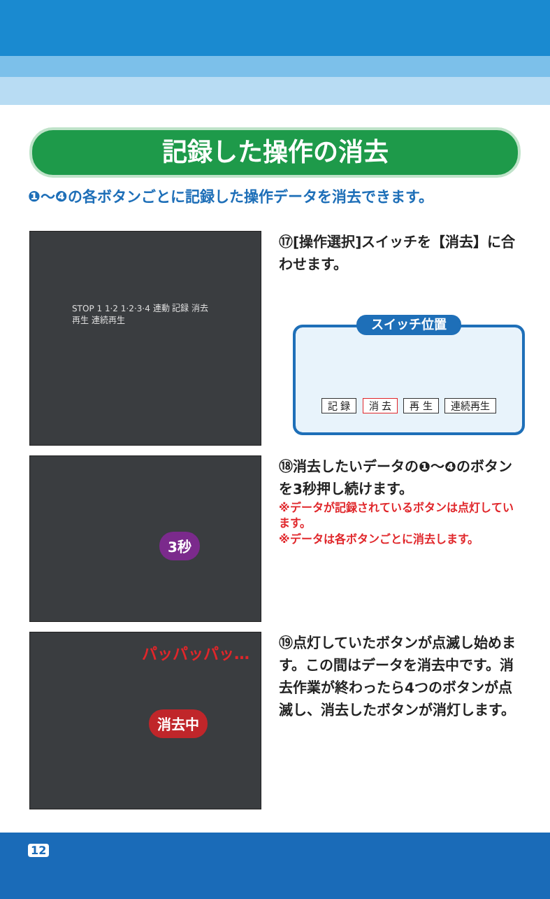記録した操作の消去
❶～❹の各ボタンごとに記録した操作データを消去できます。
STOP 1 1·2 1·2·3·4 連動 記録 消去 再生 連続再生
⑰[操作選択]スイッチを【消去】に合わせます。
スイッチ位置
記 録 消 去 再 生 連続再生
3秒
⑱消去したいデータの❶～❹のボタンを3秒押し続けます。
※データが記録されているボタンは点灯しています。
※データは各ボタンごとに消去します。
パッパッパッ…
消去中
⑲点灯していたボタンが点滅し始めます。この間はデータを消去中です。消去作業が終わったら4つのボタンが点滅し、消去したボタンが消灯します。
12